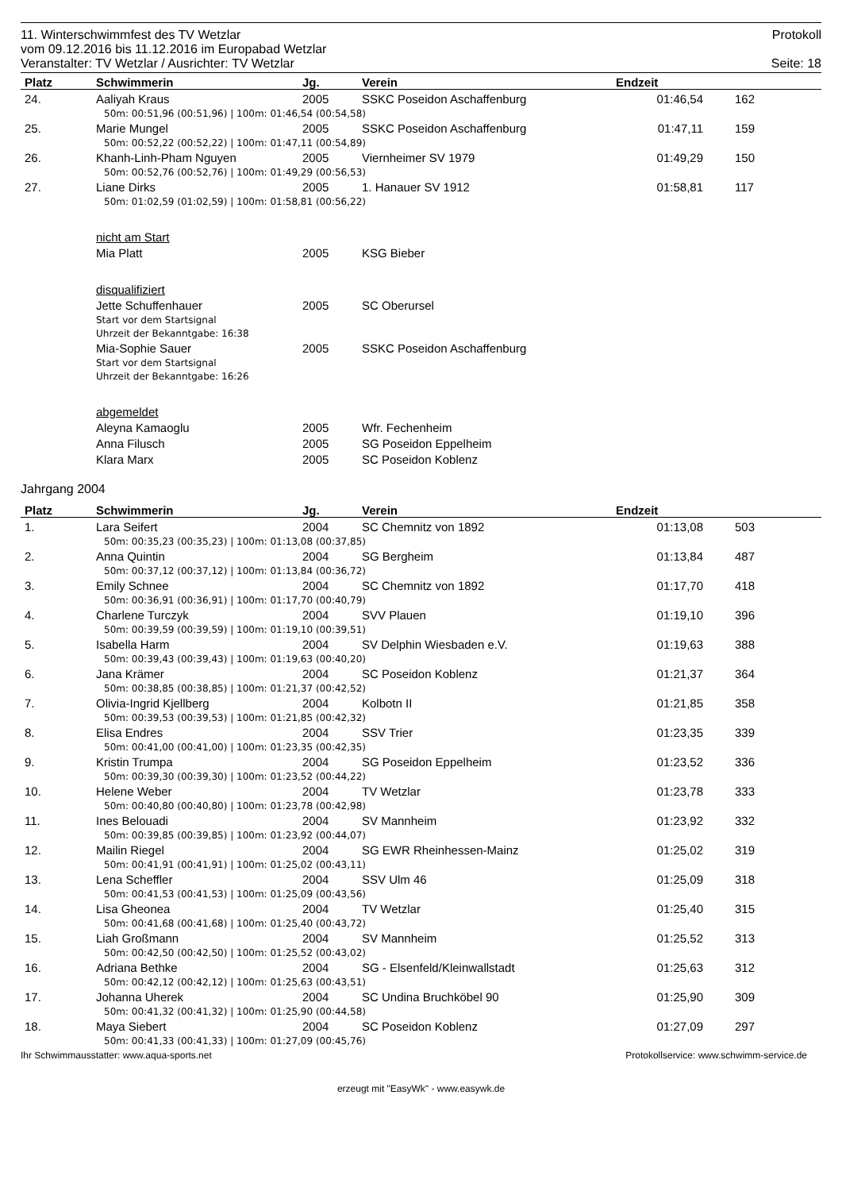11. Winterschwimmfest des TV Wetzlar Protokoll
vom 09.12.2016 bis 11.12.2016 im Europabad Wetzlar
Veranstalter: TV Wetzlar / Ausrichter: TV Wetzlar Seite: 18
| Platz | Schwimmerin | Jg. | Verein | Endzeit | |
| --- | --- | --- | --- | --- | --- |
| 24. | Aaliyah Kraus | 2005 | SSKC Poseidon Aschaffenburg | 01:46,54 | 162 |
| | 50m: 00:51,96 (00:51,96) / 100m: 01:46,54 (00:54,58) | | | | |
| 25. | Marie Mungel | 2005 | SSKC Poseidon Aschaffenburg | 01:47,11 | 159 |
| | 50m: 00:52,22 (00:52,22) / 100m: 01:47,11 (00:54,89) | | | | |
| 26. | Khanh-Linh-Pham Nguyen | 2005 | Viernheimer SV 1979 | 01:49,29 | 150 |
| | 50m: 00:52,76 (00:52,76) / 100m: 01:49,29 (00:56,53) | | | | |
| 27. | Liane Dirks | 2005 | 1. Hanauer SV 1912 | 01:58,81 | 117 |
| | 50m: 01:02,59 (01:02,59) / 100m: 01:58,81 (00:56,22) | | | | |
| | nicht am Start | | | | |
| | Mia Platt | 2005 | KSG Bieber | | |
| | disqualifiziert | | | | |
| | Jette Schuffenhauer | 2005 | SC Oberursel | | |
| | Start vor dem Startsignal | | | | |
| | Uhrzeit der Bekanntgabe: 16:38 | | | | |
| | Mia-Sophie Sauer | 2005 | SSKC Poseidon Aschaffenburg | | |
| | Start vor dem Startsignal | | | | |
| | Uhrzeit der Bekanntgabe: 16:26 | | | | |
| | abgemeldet | | | | |
| | Aleyna Kamaoglu | 2005 | Wfr. Fechenheim | | |
| | Anna Filusch | 2005 | SG Poseidon Eppelheim | | |
| | Klara Marx | 2005 | SC Poseidon Koblenz | | |
Jahrgang 2004
| Platz | Schwimmerin | Jg. | Verein | Endzeit | |
| --- | --- | --- | --- | --- | --- |
| 1. | Lara Seifert | 2004 | SC Chemnitz von 1892 | 01:13,08 | 503 |
| | 50m: 00:35,23 (00:35,23) / 100m: 01:13,08 (00:37,85) | | | | |
| 2. | Anna Quintin | 2004 | SG Bergheim | 01:13,84 | 487 |
| | 50m: 00:37,12 (00:37,12) / 100m: 01:13,84 (00:36,72) | | | | |
| 3. | Emily Schnee | 2004 | SC Chemnitz von 1892 | 01:17,70 | 418 |
| | 50m: 00:36,91 (00:36,91) / 100m: 01:17,70 (00:40,79) | | | | |
| 4. | Charlene Turczyk | 2004 | SVV Plauen | 01:19,10 | 396 |
| | 50m: 00:39,59 (00:39,59) / 100m: 01:19,10 (00:39,51) | | | | |
| 5. | Isabella Harm | 2004 | SV Delphin Wiesbaden e.V. | 01:19,63 | 388 |
| | 50m: 00:39,43 (00:39,43) / 100m: 01:19,63 (00:40,20) | | | | |
| 6. | Jana Krämer | 2004 | SC Poseidon Koblenz | 01:21,37 | 364 |
| | 50m: 00:38,85 (00:38,85) / 100m: 01:21,37 (00:42,52) | | | | |
| 7. | Olivia-Ingrid Kjellberg | 2004 | Kolbotn II | 01:21,85 | 358 |
| | 50m: 00:39,53 (00:39,53) / 100m: 01:21,85 (00:42,32) | | | | |
| 8. | Elisa Endres | 2004 | SSV Trier | 01:23,35 | 339 |
| | 50m: 00:41,00 (00:41,00) / 100m: 01:23,35 (00:42,35) | | | | |
| 9. | Kristin Trumpa | 2004 | SG Poseidon Eppelheim | 01:23,52 | 336 |
| | 50m: 00:39,30 (00:39,30) / 100m: 01:23,52 (00:44,22) | | | | |
| 10. | Helene Weber | 2004 | TV Wetzlar | 01:23,78 | 333 |
| | 50m: 00:40,80 (00:40,80) / 100m: 01:23,78 (00:42,98) | | | | |
| 11. | Ines Belouadi | 2004 | SV Mannheim | 01:23,92 | 332 |
| | 50m: 00:39,85 (00:39,85) / 100m: 01:23,92 (00:44,07) | | | | |
| 12. | Mailin Riegel | 2004 | SG EWR Rheinhessen-Mainz | 01:25,02 | 319 |
| | 50m: 00:41,91 (00:41,91) / 100m: 01:25,02 (00:43,11) | | | | |
| 13. | Lena Scheffler | 2004 | SSV Ulm 46 | 01:25,09 | 318 |
| | 50m: 00:41,53 (00:41,53) / 100m: 01:25,09 (00:43,56) | | | | |
| 14. | Lisa Gheonea | 2004 | TV Wetzlar | 01:25,40 | 315 |
| | 50m: 00:41,68 (00:41,68) / 100m: 01:25,40 (00:43,72) | | | | |
| 15. | Liah Großmann | 2004 | SV Mannheim | 01:25,52 | 313 |
| | 50m: 00:42,50 (00:42,50) / 100m: 01:25,52 (00:43,02) | | | | |
| 16. | Adriana Bethke | 2004 | SG - Elsenfeld/Kleinwallstadt | 01:25,63 | 312 |
| | 50m: 00:42,12 (00:42,12) / 100m: 01:25,63 (00:43,51) | | | | |
| 17. | Johanna Uherek | 2004 | SC Undina Bruchköbel 90 | 01:25,90 | 309 |
| | 50m: 00:41,32 (00:41,32) / 100m: 01:25,90 (00:44,58) | | | | |
| 18. | Maya Siebert | 2004 | SC Poseidon Koblenz | 01:27,09 | 297 |
| | 50m: 00:41,33 (00:41,33) / 100m: 01:27,09 (00:45,76) | | | | |
Ihr Schwimmausstatter: www.aqua-sports.net Protokollservice: www.schwimm-service.de
erzeugt mit "EasyWk" - www.easywk.de